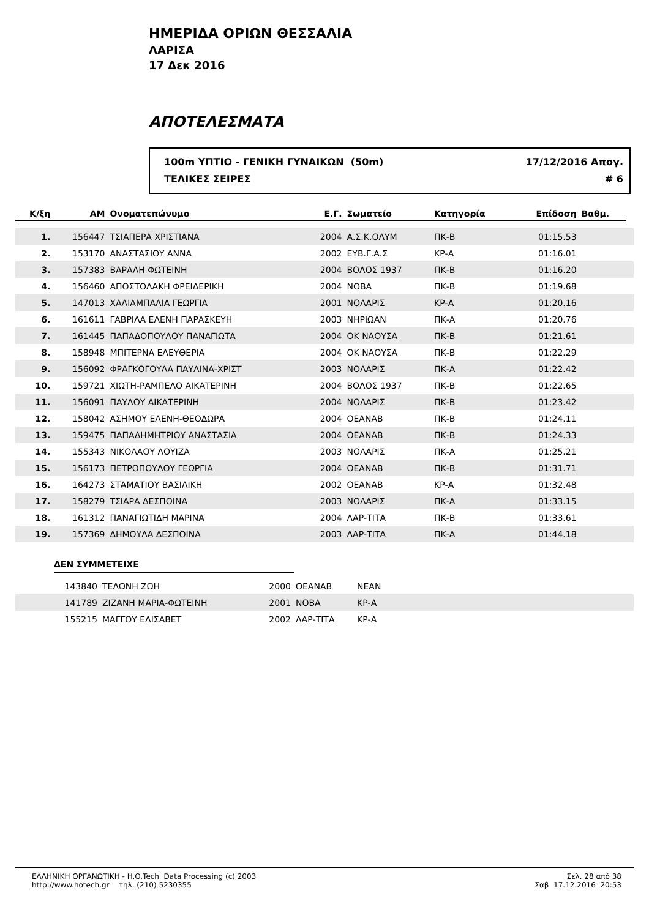ΗΜΕΡΙΔΑ ΟΡΙΩΝ ΘΕΣΣΑΛΙΑ
ΛΑΡΙΣΑ
17 Δεκ 2016
ΑΠΟΤΕΛΕΣΜΑΤΑ
100m ΥΠΤΙΟ - ΓΕΝΙΚΗ ΓΥΝΑΙΚΩΝ (50m) 17/12/2016 Απογ.
ΤΕΛΙΚΕΣ ΣΕΙΡΕΣ # 6
| Κ/ξη | ΑΜ | Ονοματεπώνυμο | Ε.Γ. | Σωματείο | Κατηγορία | Επίδοση | Βαθμ. | |
| --- | --- | --- | --- | --- | --- | --- | --- | --- |
| 1. | 156447 | ΤΣΙΑΠΕΡΑ ΧΡΙΣΤΙΑΝΑ | 2004 | Α.Σ.Κ.ΟΛΥΜ | ΠΚ-Β | 01:15.53 | | |
| 2. | 153170 | ΑΝΑΣΤΑΣΙΟΥ ΑΝΝΑ | 2002 | ΕΥΒ.Γ.Α.Σ | ΚΡ-Α | 01:16.01 | | |
| 3. | 157383 | ΒΑΡΑΛΗ ΦΩΤΕΙΝΗ | 2004 | ΒΟΛΟΣ 1937 | ΠΚ-Β | 01:16.20 | | |
| 4. | 156460 | ΑΠΟΣΤΟΛΑΚΗ ΦΡΕΙΔΕΡΙΚΗ | 2004 | ΝΟΒΑ | ΠΚ-Β | 01:19.68 | | |
| 5. | 147013 | ΧΑΛΙΑΜΠΑΛΙΑ ΓΕΩΡΓΙΑ | 2001 | ΝΟΛΑΡΙΣ | ΚΡ-Α | 01:20.16 | | |
| 6. | 161611 | ΓΑΒΡΙΛΑ ΕΛΕΝΗ ΠΑΡΑΣΚΕΥΗ | 2003 | ΝΗΡΙΩΑΝ | ΠΚ-Α | 01:20.76 | | |
| 7. | 161445 | ΠΑΠΑΔΟΠΟΥΛΟΥ ΠΑΝΑΓΙΩΤΑ | 2004 | ΟΚ ΝΑΟΥΣΑ | ΠΚ-Β | 01:21.61 | | |
| 8. | 158948 | ΜΠΙΤΕΡΝΑ ΕΛΕΥΘΕΡΙΑ | 2004 | ΟΚ ΝΑΟΥΣΑ | ΠΚ-Β | 01:22.29 | | |
| 9. | 156092 | ΦΡΑΓΚΟΓΟΥΛΑ ΠΑΥΛΙΝΑ-ΧΡΙΣΤ | 2003 | ΝΟΛΑΡΙΣ | ΠΚ-Α | 01:22.42 | | |
| 10. | 159721 | ΧΙΩΤΗ-ΡΑΜΠΕΛΟ ΑΙΚΑΤΕΡΙΝΗ | 2004 | ΒΟΛΟΣ 1937 | ΠΚ-Β | 01:22.65 | | |
| 11. | 156091 | ΠΑΥΛΟΥ ΑΙΚΑΤΕΡΙΝΗ | 2004 | ΝΟΛΑΡΙΣ | ΠΚ-Β | 01:23.42 | | |
| 12. | 158042 | ΑΣΗΜΟΥ ΕΛΕΝΗ-ΘΕΟΔΩΡΑ | 2004 | ΟΕΑΝΑΒ | ΠΚ-Β | 01:24.11 | | |
| 13. | 159475 | ΠΑΠΑΔΗΜΗΤΡΙΟΥ ΑΝΑΣΤΑΣΙΑ | 2004 | ΟΕΑΝΑΒ | ΠΚ-Β | 01:24.33 | | |
| 14. | 155343 | ΝΙΚΟΛΑΟΥ ΛΟΥΙΖΑ | 2003 | ΝΟΛΑΡΙΣ | ΠΚ-Α | 01:25.21 | | |
| 15. | 156173 | ΠΕΤΡΟΠΟΥΛΟΥ ΓΕΩΡΓΙΑ | 2004 | ΟΕΑΝΑΒ | ΠΚ-Β | 01:31.71 | | |
| 16. | 164273 | ΣΤΑΜΑΤΙΟΥ ΒΑΣΙΛΙΚΗ | 2002 | ΟΕΑΝΑΒ | ΚΡ-Α | 01:32.48 | | |
| 17. | 158279 | ΤΣΙΑΡΑ ΔΕΣΠΟΙΝΑ | 2003 | ΝΟΛΑΡΙΣ | ΠΚ-Α | 01:33.15 | | |
| 18. | 161312 | ΠΑΝΑΓΙΩΤΙΔΗ ΜΑΡΙΝΑ | 2004 | ΛΑΡ-ΤΙΤΑ | ΠΚ-Β | 01:33.61 | | |
| 19. | 157369 | ΔΗΜΟΥΛΑ ΔΕΣΠΟΙΝΑ | 2003 | ΛΑΡ-ΤΙΤΑ | ΠΚ-Α | 01:44.18 | | |
ΔΕΝ ΣΥΜΜΕΤΕΙΧΕ
| | 143840 | ΤΕΛΩΝΗ ΖΩΗ | 2000 | ΟΕΑΝΑΒ | ΝΕΑΝ |
| | 141789 | ΖΙΖΑΝΗ ΜΑΡΙΑ-ΦΩΤΕΙΝΗ | 2001 | ΝΟΒΑ | ΚΡ-Α |
| | 155215 | ΜΑΓΓΟΥ ΕΛΙΣΑΒΕΤ | 2002 | ΛΑΡ-ΤΙΤΑ | ΚΡ-Α |
ΕΛΛΗΝΙΚΗ ΟΡΓΑΝΩΤΙΚΗ - H.O.Tech Data Processing (c) 2003
http://www.hotech.gr τηλ. (210) 5230355
Σελ. 28 από 38
Σαβ 17.12.2016 20:53